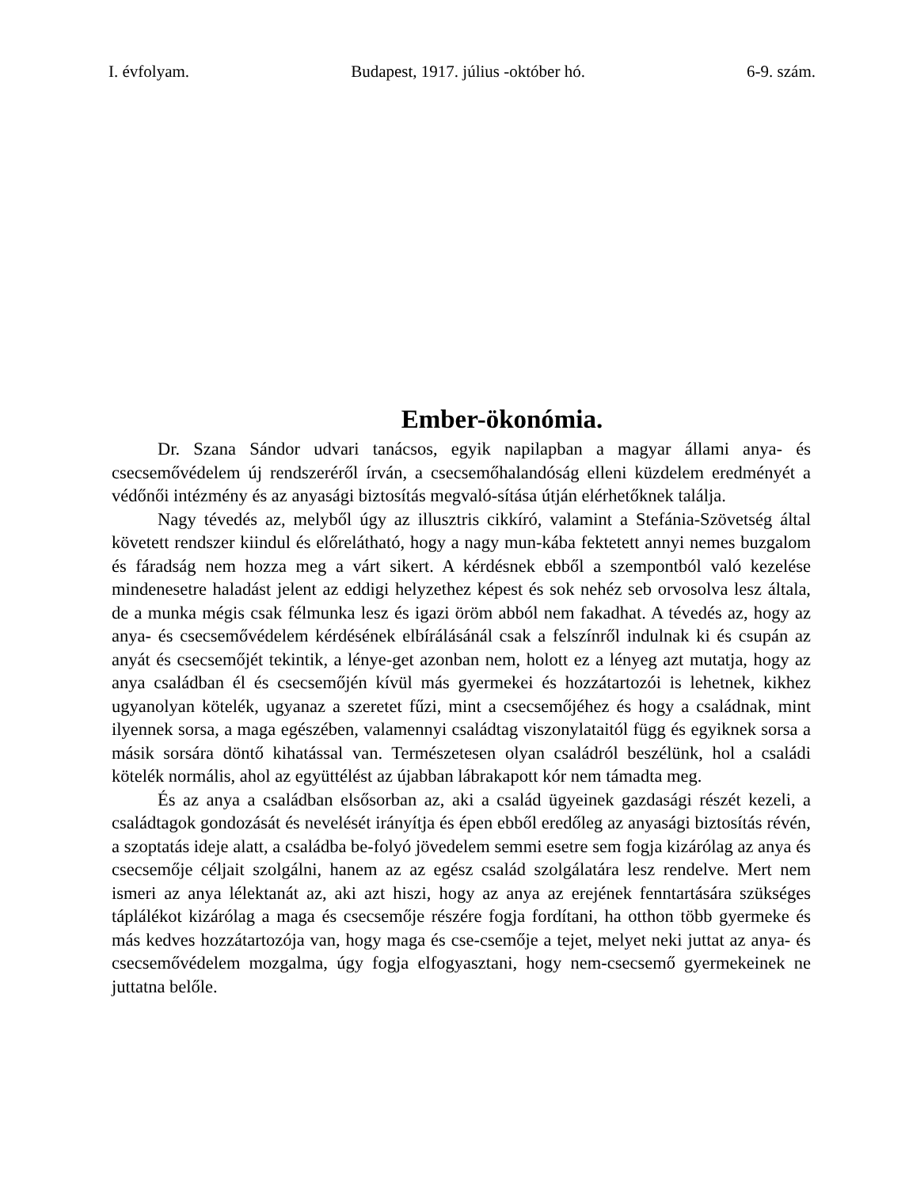I. évfolyam. Budapest, 1917. július -október hó. 6-9. szám.
Ember-ökonómia.
Dr. Szana Sándor udvari tanácsos, egyik napilapban a magyar állami anya- és csecsemővédelem új rendszeréről írván, a csecsemőhalandóság elleni küzdelem eredményét a védőnői intézmény és az anyasági biztosítás megvaló-sítása útján elérhetőknek találja.
Nagy tévedés az, melyből úgy az illusztris cikkíró, valamint a Stefánia-Szövetség által követett rendszer kiindul és előrelátható, hogy a nagy mun-kába fektetett annyi nemes buzgalom és fáradság nem hozza meg a várt sikert. A kérdésnek ebből a szempontból való kezelése mindenesetre haladást jelent az eddigi helyzethez képest és sok nehéz seb orvosolva lesz általa, de a munka mégis csak félmunka lesz és igazi öröm abból nem fakadhat. A tévedés az, hogy az anya- és csecsemővédelem kérdésének elbírálásánál csak a felszínről indulnak ki és csupán az anyát és csecsemőjét tekintik, a lénye-get azonban nem, holott ez a lényeg azt mutatja, hogy az anya családban él és csecsemőjén kívül más gyermekei és hozzátartozói is lehetnek, kikhez ugyanolyan kötelék, ugyanaz a szeretet fűzi, mint a csecsemőjéhez és hogy a családnak, mint ilyennek sorsa, a maga egészében, valamennyi családtag viszonylataitól függ és egyiknek sorsa a másik sorsára döntő kihatással van. Természetesen olyan családról beszélünk, hol a családi kötelék normális, ahol az együttélést az újabban lábrakapott kór nem támadta meg.
És az anya a családban elsősorban az, aki a család ügyeinek gazdasági részét kezeli, a családtagok gondozását és nevelését irányítja és épen ebből eredőleg az anyasági biztosítás révén, a szoptatás ideje alatt, a családba be-folyó jövedelem semmi esetre sem fogja kizárólag az anya és csecsemője céljait szolgálni, hanem az az egész család szolgálatára lesz rendelve. Mert nem ismeri az anya lélektanát az, aki azt hiszi, hogy az anya az erejének fenntartására szükséges táplálékot kizárólag a maga és csecsemője részére fogja fordítani, ha otthon több gyermeke és más kedves hozzátartozója van, hogy maga és cse-csemője a tejet, melyet neki juttat az anya- és csecsemővédelem mozgalma, úgy fogja elfogyasztani, hogy nem-csecsemő gyermekeinek ne juttatna belőle.